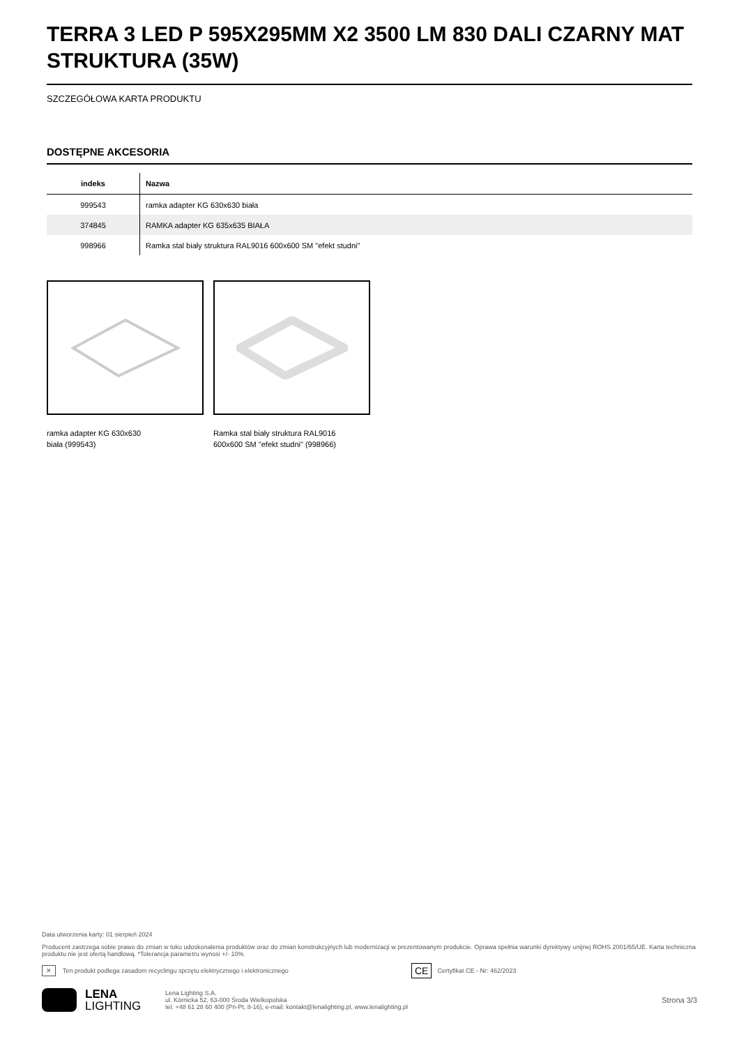TERRA 3 LED P 595X295MM X2 3500 LM 830 DALI CZARNY MAT STRUKTURA (35W)
SZCZEGÓŁOWA KARTA PRODUKTU
DOSTĘPNE AKCESORIA
| indeks | Nazwa |
| --- | --- |
| 999543 | ramka adapter KG 630x630 biała |
| 374845 | RAMKA adapter KG 635x635 BIAŁA |
| 998966 | Ramka stal biały struktura RAL9016 600x600 SM "efekt studni" |
ramka adapter KG 630x630
biała (999543)
Ramka stal biały struktura RAL9016
600x600 SM "efekt studni" (998966)
Data utworzenia karty: 01 sierpień 2024
Producent zastrzega sobie prawo do zmian w toku udoskonalenia produktów oraz do zmian konstrukcyjnych lub modernizacji w prezentowanym produkcie. Oprawa spełnia warunki dyrektywy unijnej ROHS 2001/65/UE. Karta techniczna produktu nie jest ofertą handlową. *Tolerancja parametru wynosi +/- 10%.
✕ Ten produkt podlega zasadom recyclingu sprzętu elektrycznego i elektronicznego CE Certyfikat CE - Nr: 462/2023
LENA
LIGHTING
Lena Lighting S.A.
ul. Kórnicka 52, 63-000 Środa Wielkopolska
tel. +48 61 28 60 400 (Pn-Pt, 8-16), e-mail: kontakt@lenalighting.pl, www.lenalighting.pl
Strona 3/3